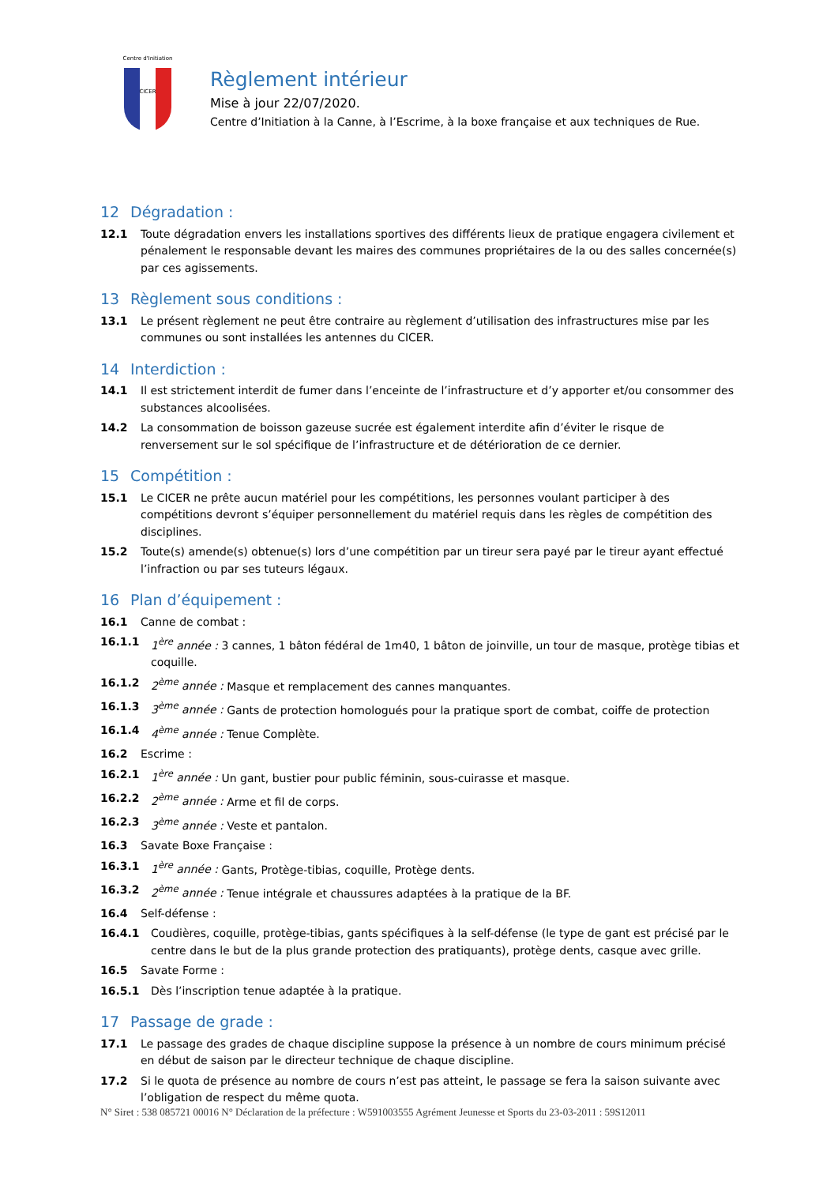Centre d'Initiation
CICER
Règlement intérieur
Mise à jour 22/07/2020.
Centre d’Initiation à la Canne, à l’Escrime, à la boxe française et aux techniques de Rue.
12 Dégradation :
12.1 Toute dégradation envers les installations sportives des différents lieux de pratique engagera civilement et pénalement le responsable devant les maires des communes propriétaires de la ou des salles concernée(s) par ces agissements.
13 Règlement sous conditions :
13.1 Le présent règlement ne peut être contraire au règlement d’utilisation des infrastructures mise par les communes ou sont installées les antennes du CICER.
14 Interdiction :
14.1 Il est strictement interdit de fumer dans l’enceinte de l’infrastructure et d’y apporter et/ou consommer des substances alcoolisées.
14.2 La consommation de boisson gazeuse sucrée est également interdite afin d’éviter le risque de renversement sur le sol spécifique de l’infrastructure et de détérioration de ce dernier.
15 Compétition :
15.1 Le CICER ne prête aucun matériel pour les compétitions, les personnes voulant participer à des compétitions devront s’équiper personnellement du matériel requis dans les règles de compétition des disciplines.
15.2 Toute(s) amende(s) obtenue(s) lors d’une compétition par un tireur sera payé par le tireur ayant effectué l’infraction ou par ses tuteurs légaux.
16 Plan d’équipement :
16.1 Canne de combat :
16.1.1 1<sup>ère</sup> année : 3 cannes, 1 bâton fédéral de 1m40, 1 bâton de joinville, un tour de masque, protège tibias et coquille.
16.1.2 2<sup>ème</sup> année : Masque et remplacement des cannes manquantes.
16.1.3 3<sup>ème</sup> année : Gants de protection homologués pour la pratique sport de combat, coiffe de protection
16.1.4 4<sup>ème</sup> année : Tenue Complète.
16.2 Escrime :
16.2.1 1<sup>ère</sup> année : Un gant, bustier pour public féminin, sous-cuirasse et masque.
16.2.2 2<sup>ème</sup> année : Arme et fil de corps.
16.2.3 3<sup>ème</sup> année : Veste et pantalon.
16.3 Savate Boxe Française :
16.3.1 1<sup>ère</sup> année : Gants, Protège-tibias, coquille, Protège dents.
16.3.2 2<sup>ème</sup> année : Tenue intégrale et chaussures adaptées à la pratique de la BF.
16.4 Self-défense :
16.4.1 Coudières, coquille, protège-tibias, gants spécifiques à la self-défense (le type de gant est précisé par le centre dans le but de la plus grande protection des pratiquants), protège dents, casque avec grille.
16.5 Savate Forme :
16.5.1 Dès l’inscription tenue adaptée à la pratique.
17 Passage de grade :
17.1 Le passage des grades de chaque discipline suppose la présence à un nombre de cours minimum précisé en début de saison par le directeur technique de chaque discipline.
17.2 Si le quota de présence au nombre de cours n’est pas atteint, le passage se fera la saison suivante avec l’obligation de respect du même quota.
N° Siret : 538 085721 00016 N° Déclaration de la préfecture : W591003555 Agrément Jeunesse et Sports du 23-03-2011 : 59S12011